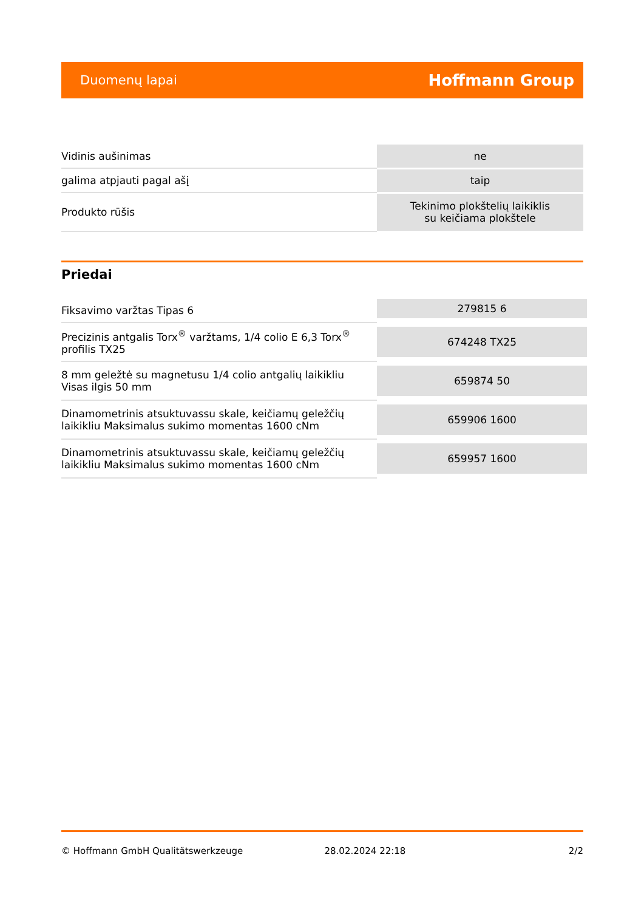Duomenų lapai Hoffmann Group
| Vidinis aušinimas | ne |
| galima atpjauti pagal ašį | taip |
| Produkto rūšis | Tekinimo plokštelių laikiklis su keičiama plokštele |
Priedai
| Fiksavimo varžtas Tipas 6 | 279815 6 |
| Precizinis antgalis Torx<sup>®</sup> varžtams, 1/4 colio E 6,3 Torx<sup>®</sup> profilis TX25 | 674248 TX25 |
| 8 mm geležtė su magnetusu 1/4 colio antgalių laikikliu Visas ilgis 50 mm | 659874 50 |
| Dinamometrinis atsuktuvassu skale, keičiamų geležčių laikikliu Maksimalus sukimo momentas 1600 cNm | 659906 1600 |
| Dinamometrinis atsuktuvassu skale, keičiamų geležčių laikikliu Maksimalus sukimo momentas 1600 cNm | 659957 1600 |
© Hoffmann GmbH Qualitätswerkzeuge 28.02.2024 22:18 2/2